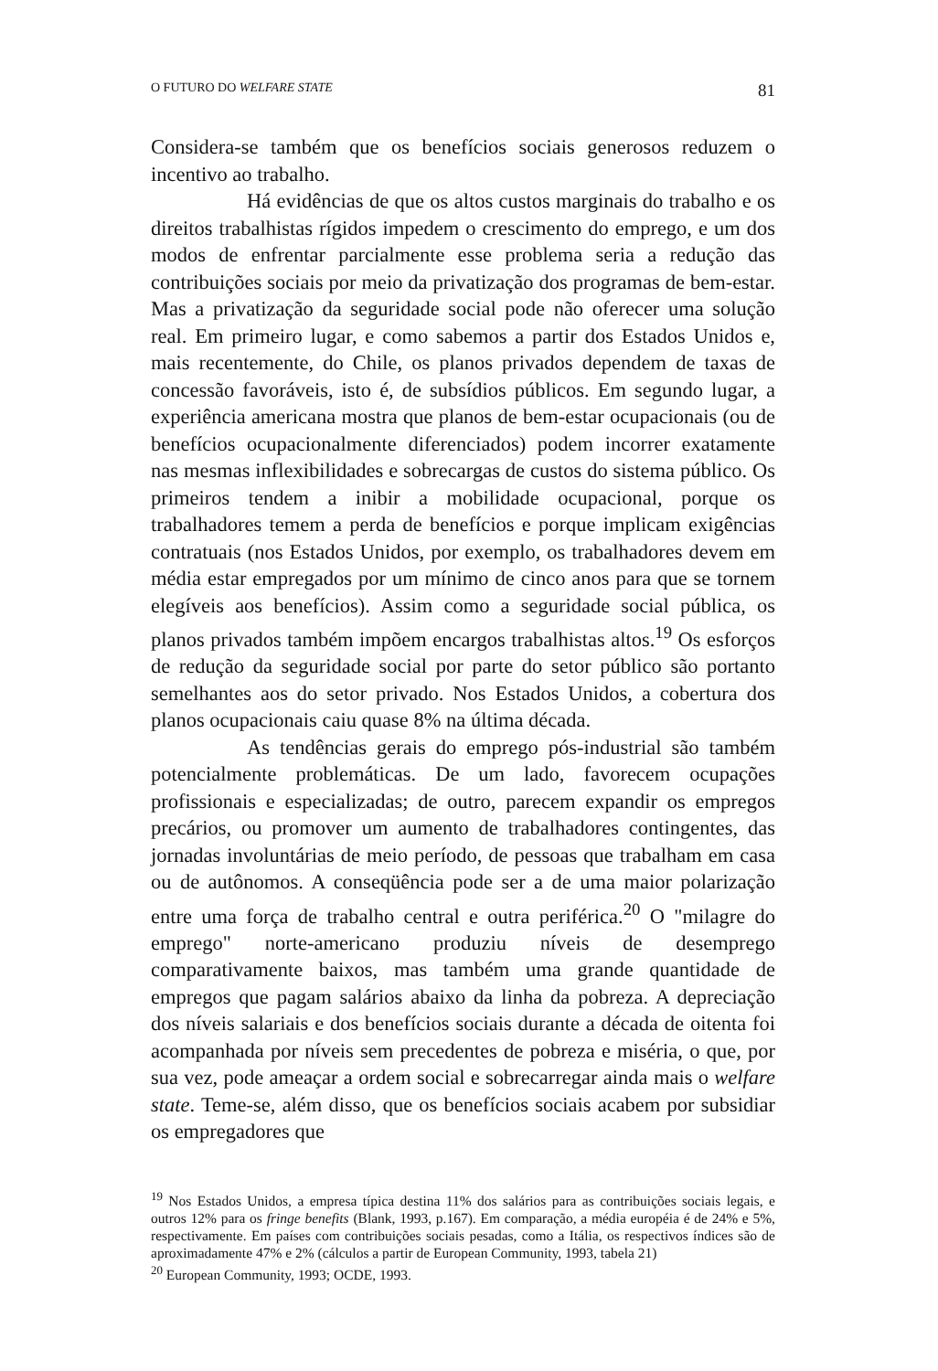O FUTURO DO WELFARE STATE 81
Considera-se também que os benefícios sociais generosos reduzem o incentivo ao trabalho.
Há evidências de que os altos custos marginais do trabalho e os direitos trabalhistas rígidos impedem o crescimento do emprego, e um dos modos de enfrentar parcialmente esse problema seria a redução das contribuições sociais por meio da privatização dos programas de bem-estar. Mas a privatização da seguridade social pode não oferecer uma solução real. Em primeiro lugar, e como sabemos a partir dos Estados Unidos e, mais recentemente, do Chile, os planos privados dependem de taxas de concessão favoráveis, isto é, de subsídios públicos. Em segundo lugar, a experiência americana mostra que planos de bem-estar ocupacionais (ou de benefícios ocupacionalmente diferenciados) podem incorrer exatamente nas mesmas inflexibilidades e sobrecargas de custos do sistema público. Os primeiros tendem a inibir a mobilidade ocupacional, porque os trabalhadores temem a perda de benefícios e porque implicam exigências contratuais (nos Estados Unidos, por exemplo, os trabalhadores devem em média estar empregados por um mínimo de cinco anos para que se tornem elegíveis aos benefícios). Assim como a seguridade social pública, os planos privados também impõem encargos trabalhistas altos.<sup>19</sup> Os esforços de redução da seguridade social por parte do setor público são portanto semelhantes aos do setor privado. Nos Estados Unidos, a cobertura dos planos ocupacionais caiu quase 8% na última década.
As tendências gerais do emprego pós-industrial são também potencialmente problemáticas. De um lado, favorecem ocupações profissionais e especializadas; de outro, parecem expandir os empregos precários, ou promover um aumento de trabalhadores contingentes, das jornadas involuntárias de meio período, de pessoas que trabalham em casa ou de autônomos. A conseqüência pode ser a de uma maior polarização entre uma força de trabalho central e outra periférica.<sup>20</sup> O "milagre do emprego" norte-americano produziu níveis de desemprego comparativamente baixos, mas também uma grande quantidade de empregos que pagam salários abaixo da linha da pobreza. A depreciação dos níveis salariais e dos benefícios sociais durante a década de oitenta foi acompanhada por níveis sem precedentes de pobreza e miséria, o que, por sua vez, pode ameaçar a ordem social e sobrecarregar ainda mais o welfare state. Teme-se, além disso, que os benefícios sociais acabem por subsidiar os empregadores que
<sup>19</sup> Nos Estados Unidos, a empresa típica destina 11% dos salários para as contribuições sociais legais, e outros 12% para os fringe benefits (Blank, 1993, p.167). Em comparação, a média européia é de 24% e 5%, respectivamente. Em países com contribuições sociais pesadas, como a Itália, os respectivos índices são de aproximadamente 47% e 2% (cálculos a partir de European Community, 1993, tabela 21)
<sup>20</sup> European Community, 1993; OCDE, 1993.